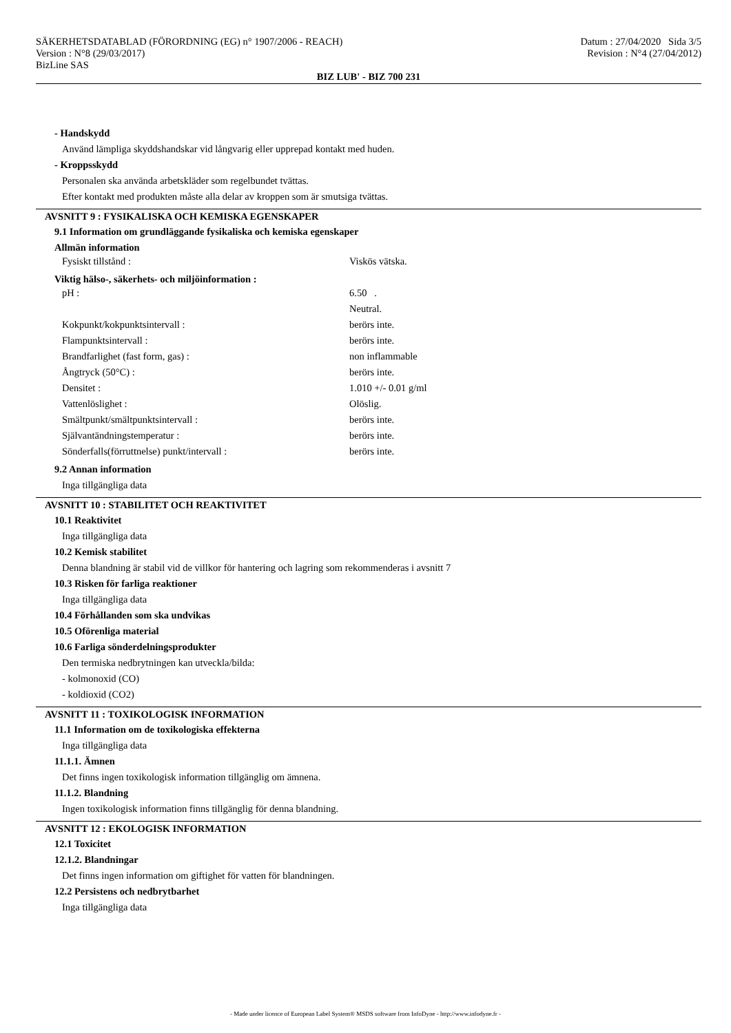SÄKERHETSDATABLAD (FÖRORDNING (EG) n° 1907/2006 - REACH)
Version : N°8 (29/03/2017)
BizLine SAS
Datum : 27/04/2020 Sida 3/5
Revision : N°4 (27/04/2012)
BIZ LUB' - BIZ 700 231
- Handskydd
Använd lämpliga skyddshandskar vid långvarig eller upprepad kontakt med huden.
- Kroppsskydd
Personalen ska använda arbetskläder som regelbundet tvättas.
Efter kontakt med produkten måste alla delar av kroppen som är smutsiga tvättas.
AVSNITT 9 : FYSIKALISKA OCH KEMISKA EGENSKAPER
9.1 Information om grundläggande fysikaliska och kemiska egenskaper
Allmän information
| Fysiskt tillstånd : | Viskös vätska. |
Viktig hälso-, säkerhets- och miljöinformation :
| pH : | 6.50 . |
| | Neutral. |
| Kokpunkt/kokpunktsintervall : | berörs inte. |
| Flampunktsintervall : | berörs inte. |
| Brandfarlighet (fast form, gas) : | non inflammable |
| Ångtryck (50°C) : | berörs inte. |
| Densitet : | 1.010 +/- 0.01 g/ml |
| Vattenlöslighet : | Olöslig. |
| Smältpunkt/smältpunktsintervall : | berörs inte. |
| Självantändningstemperatur : | berörs inte. |
| Sönderfalls(förruttnelse) punkt/intervall : | berörs inte. |
9.2 Annan information
Inga tillgängliga data
AVSNITT 10 : STABILITET OCH REAKTIVITET
10.1 Reaktivitet
Inga tillgängliga data
10.2 Kemisk stabilitet
Denna blandning är stabil vid de villkor för hantering och lagring som rekommenderas i avsnitt 7
10.3 Risken för farliga reaktioner
Inga tillgängliga data
10.4 Förhållanden som ska undvikas
10.5 Oförenliga material
10.6 Farliga sönderdelningsprodukter
Den termiska nedbrytningen kan utveckla/bilda:
- kolmonoxid (CO)
- koldioxid (CO2)
AVSNITT 11 : TOXIKOLOGISK INFORMATION
11.1 Information om de toxikologiska effekterna
Inga tillgängliga data
11.1.1. Ämnen
Det finns ingen toxikologisk information tillgänglig om ämnena.
11.1.2. Blandning
Ingen toxikologisk information finns tillgänglig för denna blandning.
AVSNITT 12 : EKOLOGISK INFORMATION
12.1 Toxicitet
12.1.2. Blandningar
Det finns ingen information om giftighet för vatten för blandningen.
12.2 Persistens och nedbrytbarhet
Inga tillgängliga data
- Made under licence of European Label System® MSDS software from InfoDyne - http://www.infodyne.fr -